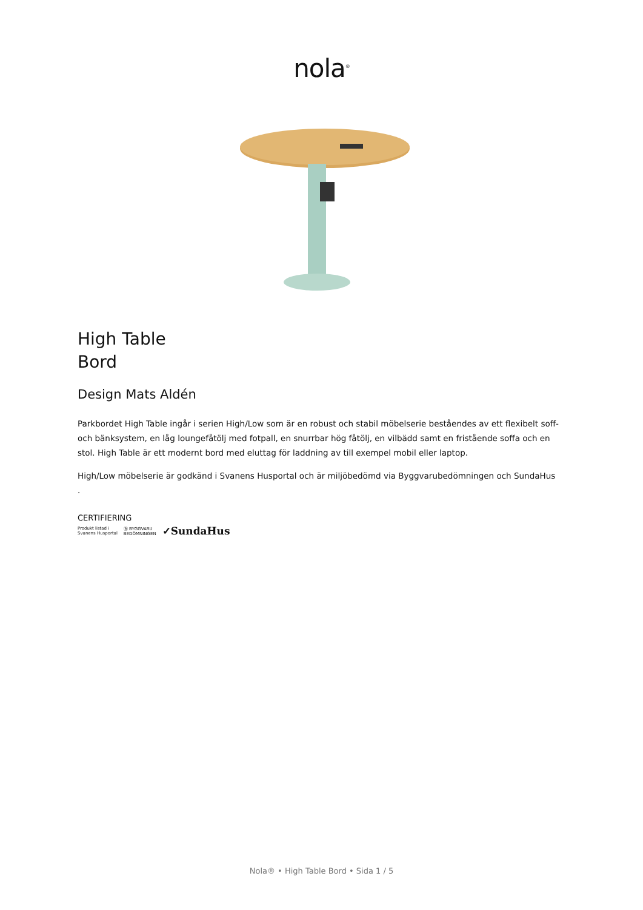nola<sup>®</sup>
High Table
Bord
Design Mats Aldén
Parkbordet High Table ingår i serien High/Low som är en robust och stabil möbelserie beståendes av ett flexibelt soff- och bänksystem, en låg loungefåtölj med fotpall, en snurrbar hög fåtölj, en vilbädd samt en fristående soffa och en stol. High Table är ett modernt bord med eluttag för laddning av till exempel mobil eller laptop.
High/Low möbelserie är godkänd i Svanens Husportal och är miljöbedömd via Byggvarubedömningen och SundaHus
.
CERTIFIERING
Produkt listad i
Svanens Husportal Ⓑ BYGGVARU
BEDÖMNINGEN ✓SundaHus
Nola® • High Table Bord • Sida 1 / 5